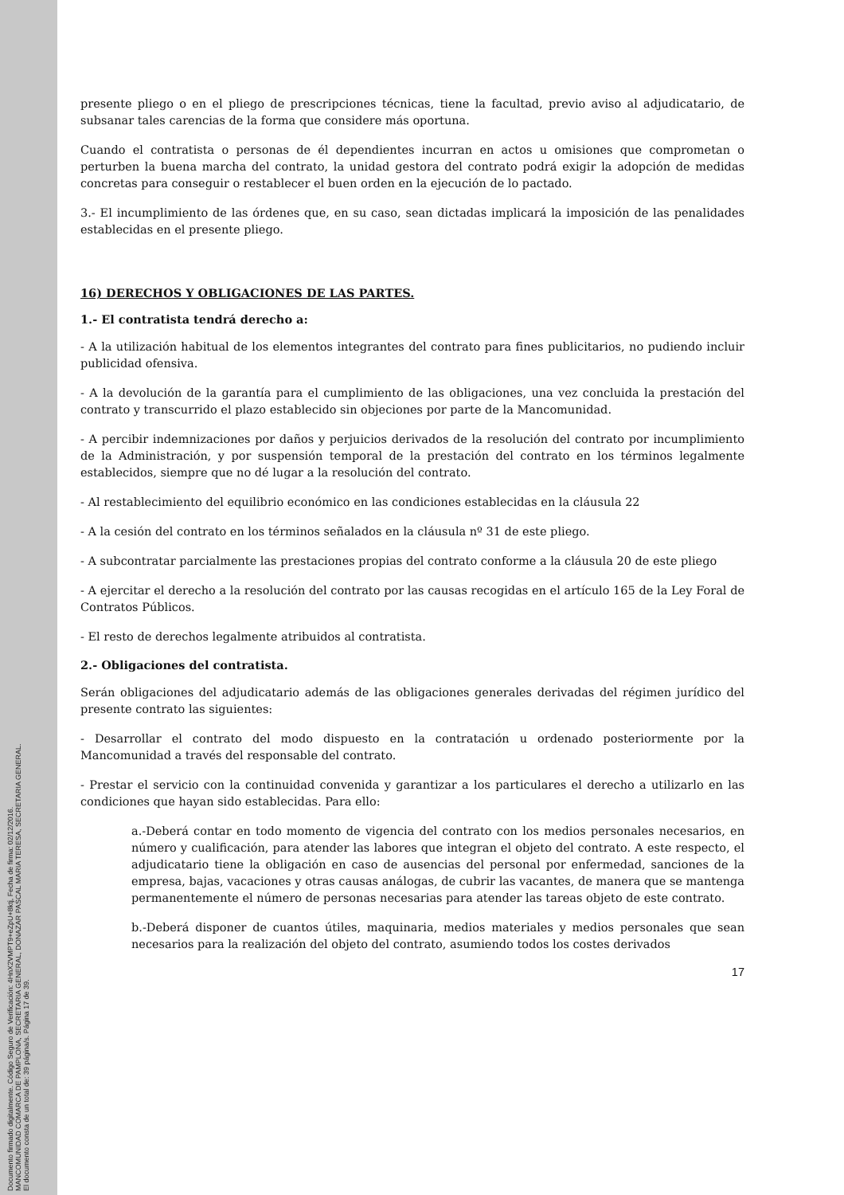Documento firmado digitalmente. Código Seguro de Verificación: 4HnX2VMPT9+eZpU+8ktj, Fecha de firma: 02/12/2016.
MANCOMUNIDAD COMARCA DE PAMPLONA, SECRETARIA GENERAL, DONAZAR PASCAL MARIA TERESA, SECRETARIA GENERAL.
El documento consta de un total de: 39 página/s. Página 17 de 39.
presente pliego o en el pliego de prescripciones técnicas, tiene la facultad, previo aviso al adjudicatario, de subsanar tales carencias de la forma que considere más oportuna.
Cuando el contratista o personas de él dependientes incurran en actos u omisiones que comprometan o perturben la buena marcha del contrato, la unidad gestora del contrato podrá exigir la adopción de medidas concretas para conseguir o restablecer el buen orden en la ejecución de lo pactado.
3.- El incumplimiento de las órdenes que, en su caso, sean dictadas implicará la imposición de las penalidades establecidas en el presente pliego.
16) DERECHOS Y OBLIGACIONES DE LAS PARTES.
1.- El contratista tendrá derecho a:
- A la utilización habitual de los elementos integrantes del contrato para fines publicitarios, no pudiendo incluir publicidad ofensiva.
- A la devolución de la garantía para el cumplimiento de las obligaciones, una vez concluida la prestación del contrato y transcurrido el plazo establecido sin objeciones por parte de la Mancomunidad.
- A percibir indemnizaciones por daños y perjuicios derivados de la resolución del contrato por incumplimiento de la Administración, y por suspensión temporal de la prestación del contrato en los términos legalmente establecidos, siempre que no dé lugar a la resolución del contrato.
- Al restablecimiento del equilibrio económico en las condiciones establecidas en la cláusula 22
- A la cesión del contrato en los términos señalados en la cláusula nº 31 de este pliego.
- A subcontratar parcialmente las prestaciones propias del contrato conforme a la cláusula 20 de este pliego
- A ejercitar el derecho a la resolución del contrato por las causas recogidas en el artículo 165 de la Ley Foral de Contratos Públicos.
- El resto de derechos legalmente atribuidos al contratista.
2.- Obligaciones del contratista.
Serán obligaciones del adjudicatario además de las obligaciones generales derivadas del régimen jurídico del presente contrato las siguientes:
- Desarrollar el contrato del modo dispuesto en la contratación u ordenado posteriormente por la Mancomunidad a través del responsable del contrato.
- Prestar el servicio con la continuidad convenida y garantizar a los particulares el derecho a utilizarlo en las condiciones que hayan sido establecidas. Para ello:
a.-Deberá contar en todo momento de vigencia del contrato con los medios personales necesarios, en número y cualificación, para atender las labores que integran el objeto del contrato. A este respecto, el adjudicatario tiene la obligación en caso de ausencias del personal por enfermedad, sanciones de la empresa, bajas, vacaciones y otras causas análogas, de cubrir las vacantes, de manera que se mantenga permanentemente el número de personas necesarias para atender las tareas objeto de este contrato.
b.-Deberá disponer de cuantos útiles, maquinaria, medios materiales y medios personales que sean necesarios para la realización del objeto del contrato, asumiendo todos los costes derivados
17